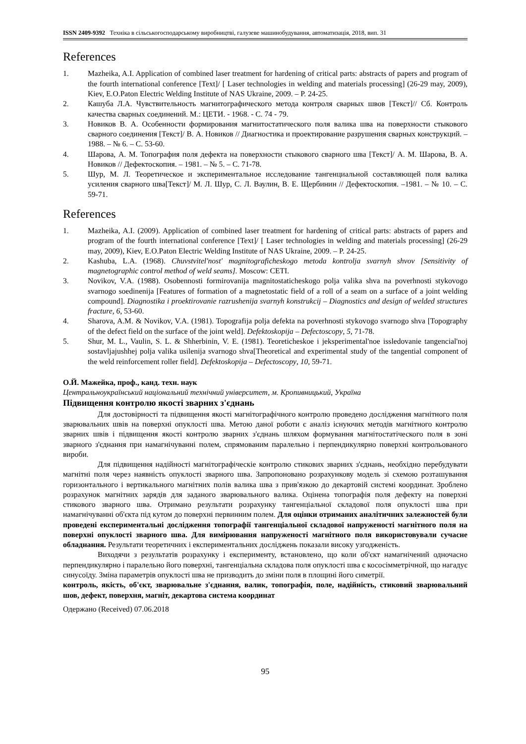ISSN 2409-9392 Техніка в сільськогосподарському виробництві, галузеве машинобудування, автоматизація, 2018, вип. 31
References
1. Mazheika, A.I. Application of combined laser treatment for hardening of critical parts: abstracts of papers and program of the fourth international conference [Text]/ [ Laser technologies in welding and materials processing] (26-29 may, 2009), Kiev, E.O.Paton Electric Welding Institute of NAS Ukraine, 2009. – P. 24-25.
2. Кашуба Л.А. Чувствительность магнитографического метода контроля сварных швов [Текст]// Сб. Контроль качества сварных соединений. М.: ЦЕТИ. - 1968. - С. 74 - 79.
3. Новиков В. А. Особенности формирования магнитостатического поля валика шва на поверхности стыкового сварного соединения [Текст]/ В. А. Новиков // Диагностика и проектирование разрушения сварных конструкций. – 1988. – № 6. – С. 53-60.
4. Шарова, А. М. Топография поля дефекта на поверхности стыкового сварного шва [Текст]/ А. М. Шарова, В. А. Новиков // Дефектоскопия. – 1981. – № 5. – С. 71-78.
5. Шур, М. Л. Теоретическое и экспериментальное исследование тангенциальной составляющей поля валика усиления сварного шва[Текст]/ М. Л. Шур, С. Л. Ваулин, В. Е. Щербинин // Дефектоскопия. –1981. – № 10. – С. 59-71.
References
1. Mazheika, A.I. (2009). Application of combined laser treatment for hardening of critical parts: abstracts of papers and program of the fourth international conference [Text]/ [ Laser technologies in welding and materials processing] (26-29 may, 2009), Kiev, E.O.Paton Electric Welding Institute of NAS Ukraine, 2009. – P. 24-25.
2. Kashuba, L.A. (1968). Chuvstvitel'nost' magnitograficheskogo metoda kontrolja svarnyh shvov [Sensitivity of magnetographic control method of weld seams]. Moscow: CETI.
3. Novikov, V.A. (1988). Osobennosti formirovanija magnitostaticheskogo polja valika shva na poverhnosti stykovogo svarnogo soedinenija [Features of formation of a magnetostatic field of a roll of a seam on a surface of a joint welding compound]. Diagnostika i proektirovanie razrushenija svarnyh konstrukcij – Diagnostics and design of welded structures fracture, 6, 53-60.
4. Sharova, A.M. & Novikov, V.A. (1981). Topografija polja defekta na poverhnosti stykovogo svarnogo shva [Topography of the defect field on the surface of the joint weld]. Defektoskopija – Defectoscopy, 5, 71-78.
5. Shur, M. L., Vaulin, S. L. & Shherbinin, V. E. (1981). Teoreticheskoe i jeksperimental'noe issledovanie tangencial'noj sostavljajushhej polja valika usilenija svarnogo shva[Theoretical and experimental study of the tangential component of the weld reinforcement roller field]. Defektoskopija – Defectoscopy, 10, 59-71.
О.Й. Мажейка, проф., канд. техн. наук
Центральноукраїнський національний технічний університет, м. Кропивницький, Україна
Підвищення контролю якості зварних з'єднань
Для достовірності та підвищення якості магнітографічного контролю проведено дослідження магнітного поля зварювальних швів на поверхні опуклості шва. Метою даної роботи є аналіз існуючих методів магнітного контролю зварних швів і підвищення якості контролю зварних з'єднань шляхом формування магнітостатіческого поля в зоні зварного з'єднання при намагнічуванні полем, спрямованим паралельно і перпендикулярно поверхні контрольованого вироби.
Для підвищення надійності магнітографіческіе контролю стикових зварних з'єднань, необхідно перебудувати магнітні поля через наявність опуклості зварного шва. Запропоновано розрахункову модель зі схемою розташування горизонтального і вертикального магнітних полів валика шва з прив'язкою до декартовій системі координат. Зроблено розрахунок магнітних зарядів для заданого зварювального валика. Оцінена топографія поля дефекту на поверхні стикового зварного шва. Отримано результати розрахунку тангенціальної складової поля опуклості шва при намагнічуванні об'єкта під кутом до поверхні первинним полем. Для оцінки отриманих аналітичних залежностей були проведені експериментальні дослідження топографії тангенціальної складової напруженості магнітного поля на поверхні опуклості зварного шва. Для вимірювання напруженості магнітного поля використовували сучасне обладнання. Результати теоретичних і експериментальних досліджень показали високу узгодженість.
Виходячи з результатів розрахунку і експерименту, встановлено, що коли об'єкт намагнічений одночасно перпендикулярно і паралельно його поверхні, тангенціальна складова поля опуклості шва є кососімметрічной, що нагадує синусоїду. Зміна параметрів опуклості шва не призводить до зміни поля в площині його симетрії.
контроль, якість, об'єкт, зварювальне з'єднання, валик, топографія, поле, надійність, стиковий зварювальний шов, дефект, поверхня, магніт, декартова система координат
Одержано (Received) 07.06.2018
95